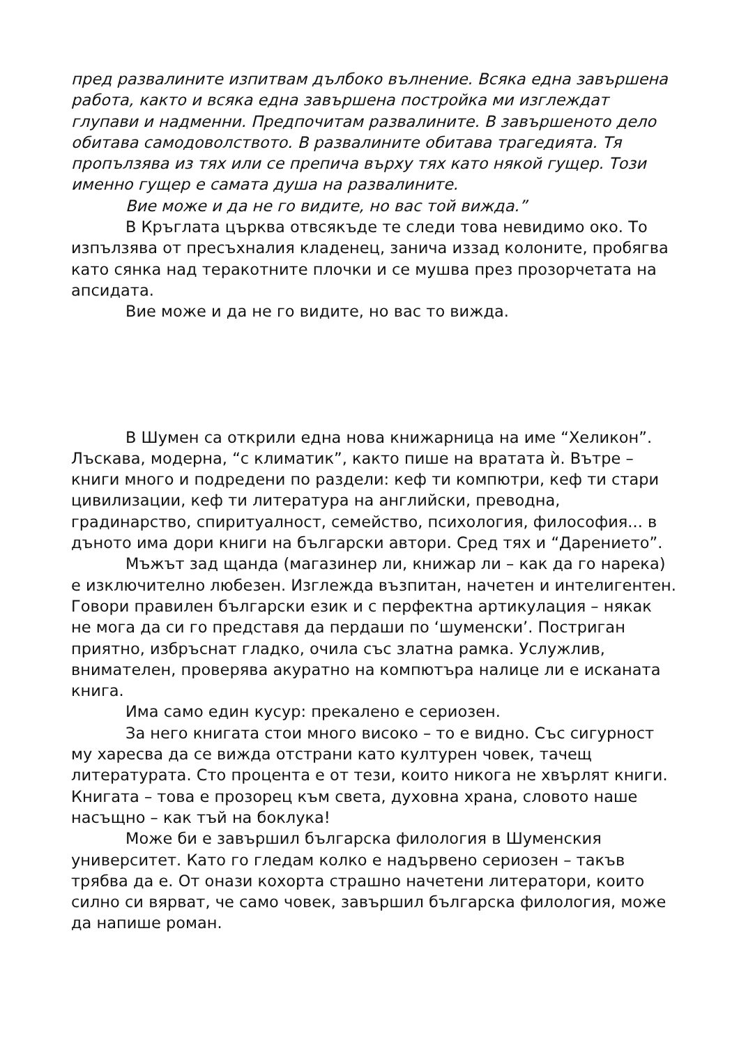пред развалините изпитвам дълбоко вълнение. Всяка една завършена работа, както и всяка една завършена постройка ми изглеждат глупави и надменни. Предпочитам развалините. В завършеното дело обитава самодоволството. В развалините обитава трагедията. Тя пропълзява из тях или се препича върху тях като някой гущер. Този именно гущер е самата душа на развалините.
Вие може и да не го видите, но вас той вижда.”
В Кръглата църква отвсякъде те следи това невидимо око. То изпълзява от пресъхналия кладенец, занича иззад колоните, пробягва като сянка над теракотните плочки и се мушва през прозорчетата на апсидата.
Вие може и да не го видите, но вас то вижда.
В Шумен са открили една нова книжарница на име “Хеликон”. Лъскава, модерна, “с климатик”, както пише на вратата ѝ. Вътре – книги много и подредени по раздели: кеф ти компютри, кеф ти стари цивилизации, кеф ти литература на английски, преводна, градинарство, спиритуалност, семейство, психология, философия... в дъното има дори книги на български автори. Сред тях и “Дарението”.
Мъжът зад щанда (магазинер ли, книжар ли – как да го нарека) е изключително любезен. Изглежда възпитан, начетен и интелигентен. Говори правилен български език и с перфектна артикулация – някак не мога да си го представя да пердаши по ‘шуменски’. Постриган приятно, избръснат гладко, очила със златна рамка. Услужлив, внимателен, проверява акуратно на компютъра налице ли е исканата книга.
Има само един кусур: прекалено е сериозен.
За него книгата стои много високо – то е видно. Със сигурност му харесва да се вижда отстрани като културен човек, тачещ литературата. Сто процента е от тези, които никога не хвърлят книги. Книгата – това е прозорец към света, духовна храна, словото наше насъщно – как тъй на боклука!
Може би е завършил българска филология в Шуменския университет. Като го гледам колко е надървено сериозен – такъв трябва да е. От онази кохорта страшно начетени литератори, които силно си вярват, че само човек, завършил българска филология, може да напише роман.